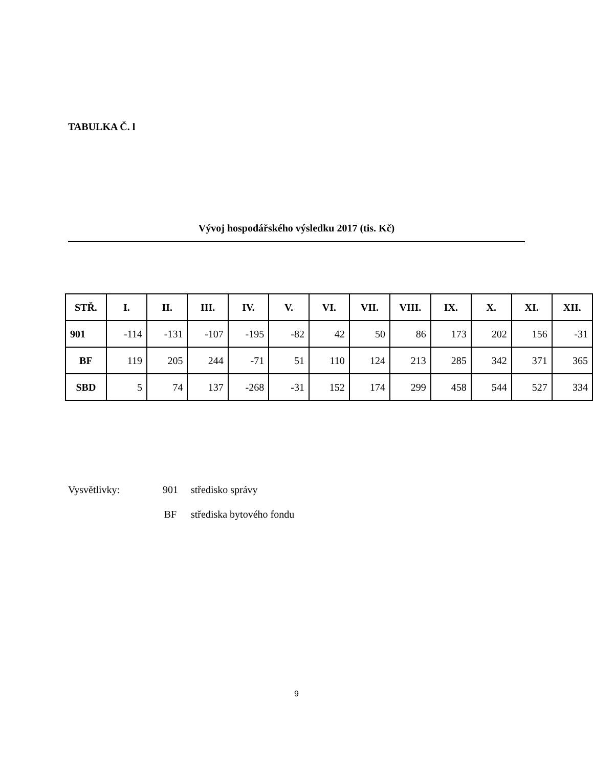TABULKA Č. l
Vývoj hospodářského výsledku 2017 (tis. Kč)
| STŘ. | I. | II. | III. | IV. | V. | VI. | VII. | VIII. | IX. | X. | XI. | XII. |
| --- | --- | --- | --- | --- | --- | --- | --- | --- | --- | --- | --- | --- |
| 901 | -114 | -131 | -107 | -195 | -82 | 42 | 50 | 86 | 173 | 202 | 156 | -31 |
| BF | 119 | 205 | 244 | -71 | 51 | 110 | 124 | 213 | 285 | 342 | 371 | 365 |
| SBD | 5 | 74 | 137 | -268 | -31 | 152 | 174 | 299 | 458 | 544 | 527 | 334 |
Vysvětlivky: 901 středisko správy
BF střediska bytového fondu
9